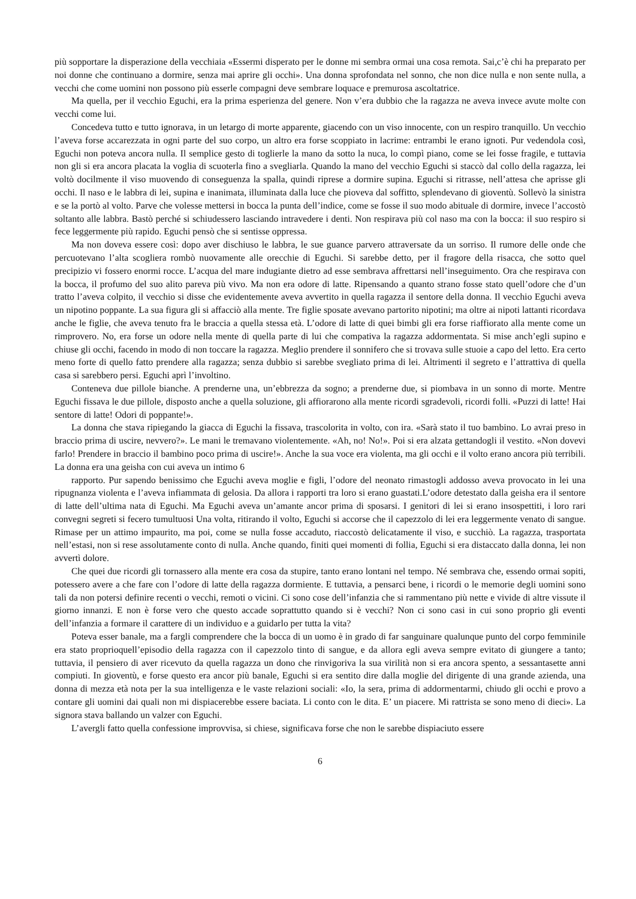più sopportare la disperazione della vecchiaia «Essermi disperato per le donne mi sembra ormai una cosa remota. Sai,c’è chi ha preparato per noi donne che continuano a dormire, senza mai aprire gli occhi». Una donna sprofondata nel sonno, che non dice nulla e non sente nulla, a vecchi che come uomini non possono più esserle compagni deve sembrare loquace e premurosa ascoltatrice.
Ma quella, per il vecchio Eguchi, era la prima esperienza del genere. Non v’era dubbio che la ragazza ne aveva invece avute molte con vecchi come lui.
Concedeva tutto e tutto ignorava, in un letargo di morte apparente, giacendo con un viso innocente, con un respiro tranquillo. Un vecchio l’aveva forse accarezzata in ogni parte del suo corpo, un altro era forse scoppiato in lacrime: entrambi le erano ignoti. Pur vedendola così, Eguchi non poteva ancora nulla. Il semplice gesto di toglierle la mano da sotto la nuca, lo compì piano, come se lei fosse fragile, e tuttavia non gli si era ancora placata la voglia di scuoterla fino a svegliarla. Quando la mano del vecchio Eguchi si staccò dal collo della ragazza, lei voltò docilmente il viso muovendo di conseguenza la spalla, quindi riprese a dormire supina. Eguchi si ritrasse, nell’attesa che aprisse gli occhi. Il naso e le labbra di lei, supina e inanimata, illuminata dalla luce che pioveva dal soffitto, splendevano di gioventù. Sollevò la sinistra e se la portò al volto. Parve che volesse mettersi in bocca la punta dell’indice, come se fosse il suo modo abituale di dormire, invece l’accostò soltanto alle labbra. Bastò perché si schiudessero lasciando intravedere i denti. Non respirava più col naso ma con la bocca: il suo respiro si fece leggermente più rapido. Eguchi pensò che si sentisse oppressa.
Ma non doveva essere così: dopo aver dischiuso le labbra, le sue guance parvero attraversate da un sorriso. Il rumore delle onde che percuotevano l’alta scogliera rombò nuovamente alle orecchie di Eguchi. Si sarebbe detto, per il fragore della risacca, che sotto quel precipizio vi fossero enormi rocce. L’acqua del mare indugiante dietro ad esse sembrava affrettarsi nell’inseguimento. Ora che respirava con la bocca, il profumo del suo alito pareva più vivo. Ma non era odore di latte. Ripensando a quanto strano fosse stato quell’odore che d’un tratto l’aveva colpito, il vecchio si disse che evidentemente aveva avvertito in quella ragazza il sentore della donna. Il vecchio Eguchi aveva un nipotino poppante. La sua figura gli si affacciò alla mente. Tre figlie sposate avevano partorito nipotini; ma oltre ai nipoti lattanti ricordava anche le figlie, che aveva tenuto fra le braccia a quella stessa età. L’odore di latte di quei bimbi gli era forse riaffiorato alla mente come un rimprovero. No, era forse un odore nella mente di quella parte di lui che compativa la ragazza addormentata. Si mise anch’egli supino e chiuse gli occhi, facendo in modo di non toccare la ragazza. Meglio prendere il sonnifero che si trovava sulle stuoie a capo del letto. Era certo meno forte di quello fatto prendere alla ragazza; senza dubbio si sarebbe svegliato prima di lei. Altrimenti il segreto e l’attrattiva di quella casa si sarebbero persi. Eguchi aprì l’involtino.
Conteneva due pillole bianche. A prenderne una, un’ebbrezza da sogno; a prenderne due, si piombava in un sonno di morte. Mentre Eguchi fissava le due pillole, disposto anche a quella soluzione, gli affiorarono alla mente ricordi sgradevoli, ricordi folli. «Puzzi di latte! Hai sentore di latte! Odori di poppante!».
La donna che stava ripiegando la giacca di Eguchi la fissava, trascolorita in volto, con ira. «Sarà stato il tuo bambino. Lo avrai preso in braccio prima di uscire, nevvero?». Le mani le tremavano violentemente. «Ah, no! No!». Poi si era alzata gettandogli il vestito. «Non dovevi farlo! Prendere in braccio il bambino poco prima di uscire!». Anche la sua voce era violenta, ma gli occhi e il volto erano ancora più terribili. La donna era una geisha con cui aveva un intimo 6
rapporto. Pur sapendo benissimo che Eguchi aveva moglie e figli, l’odore del neonato rimastogli addosso aveva provocato in lei una ripugnanza violenta e l’aveva infiammata di gelosia. Da allora i rapporti tra loro si erano guastati.L’odore detestato dalla geisha era il sentore di latte dell’ultima nata di Eguchi. Ma Eguchi aveva un’amante ancor prima di sposarsi. I genitori di lei si erano insospettiti, i loro rari convegni segreti si fecero tumultuosi Una volta, ritirando il volto, Eguchi si accorse che il capezzolo di lei era leggermente venato di sangue. Rimase per un attimo impaurito, ma poi, come se nulla fosse accaduto, riaccostò delicatamente il viso, e succhiò. La ragazza, trasportata nell’estasi, non si rese assolutamente conto di nulla. Anche quando, finiti quei momenti di follia, Eguchi si era distaccato dalla donna, lei non avvertì dolore.
Che quei due ricordi gli tornassero alla mente era cosa da stupire, tanto erano lontani nel tempo. Né sembrava che, essendo ormai sopiti, potessero avere a che fare con l’odore di latte della ragazza dormiente. E tuttavia, a pensarci bene, i ricordi o le memorie degli uomini sono tali da non potersi definire recenti o vecchi, remoti o vicini. Ci sono cose dell’infanzia che si rammentano più nette e vivide di altre vissute il giorno innanzi. E non è forse vero che questo accade soprattutto quando si è vecchi? Non ci sono casi in cui sono proprio gli eventi dell’infanzia a formare il carattere di un individuo e a guidarlo per tutta la vita?
Poteva esser banale, ma a fargli comprendere che la bocca di un uomo è in grado di far sanguinare qualunque punto del corpo femminile era stato proprioquell’episodio della ragazza con il capezzolo tinto di sangue, e da allora egli aveva sempre evitato di giungere a tanto; tuttavia, il pensiero di aver ricevuto da quella ragazza un dono che rinvigoriva la sua virilità non si era ancora spento, a sessantasette anni compiuti. In gioventù, e forse questo era ancor più banale, Eguchi si era sentito dire dalla moglie del dirigente di una grande azienda, una donna di mezza età nota per la sua intelligenza e le vaste relazioni sociali: «Io, la sera, prima di addormentarmi, chiudo gli occhi e provo a contare gli uomini dai quali non mi dispiacerebbe essere baciata. Li conto con le dita. E’ un piacere. Mi rattrista se sono meno di dieci». La signora stava ballando un valzer con Eguchi.
L’avergli fatto quella confessione improvvisa, si chiese, significava forse che non le sarebbe dispiaciuto essere
6